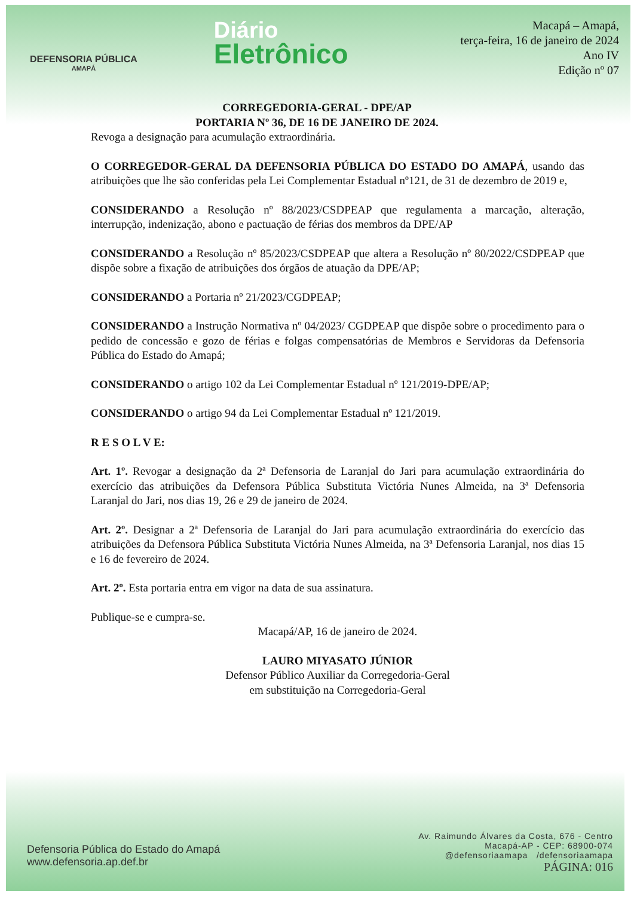DEFENSORIA PÚBLICA
AMAPÁ
Diário
Eletrônico
Macapá – Amapá,
terça-feira, 16 de janeiro de 2024
Ano IV
Edição nº 07
CORREGEDORIA-GERAL - DPE/AP
PORTARIA Nº 36, DE 16 DE JANEIRO DE 2024.
Revoga a designação para acumulação extraordinária.
O CORREGEDOR-GERAL DA DEFENSORIA PÚBLICA DO ESTADO DO AMAPÁ, usando das atribuições que lhe são conferidas pela Lei Complementar Estadual nº121, de 31 de dezembro de 2019 e,
CONSIDERANDO a Resolução nº 88/2023/CSDPEAP que regulamenta a marcação, alteração, interrupção, indenização, abono e pactuação de férias dos membros da DPE/AP
CONSIDERANDO a Resolução nº 85/2023/CSDPEAP que altera a Resolução nº 80/2022/CSDPEAP que dispõe sobre a fixação de atribuições dos órgãos de atuação da DPE/AP;
CONSIDERANDO a Portaria nº 21/2023/CGDPEAP;
CONSIDERANDO a Instrução Normativa nº 04/2023/ CGDPEAP que dispõe sobre o procedimento para o pedido de concessão e gozo de férias e folgas compensatórias de Membros e Servidoras da Defensoria Pública do Estado do Amapá;
CONSIDERANDO o artigo 102 da Lei Complementar Estadual nº 121/2019-DPE/AP;
CONSIDERANDO o artigo 94 da Lei Complementar Estadual nº 121/2019.
R E S O L V E:
Art. 1º. Revogar a designação da 2ª Defensoria de Laranjal do Jari para acumulação extraordinária do exercício das atribuições da Defensora Pública Substituta Victória Nunes Almeida, na 3ª Defensoria Laranjal do Jari, nos dias 19, 26 e 29 de janeiro de 2024.
Art. 2º. Designar a 2ª Defensoria de Laranjal do Jari para acumulação extraordinária do exercício das atribuições da Defensora Pública Substituta Victória Nunes Almeida, na 3ª Defensoria Laranjal, nos dias 15 e 16 de fevereiro de 2024.
Art. 2º. Esta portaria entra em vigor na data de sua assinatura.
Publique-se e cumpra-se.
Macapá/AP, 16 de janeiro de 2024.
LAURO MIYASATO JÚNIOR
Defensor Público Auxiliar da Corregedoria-Geral
em substituição na Corregedoria-Geral
Defensoria Pública do Estado do Amapá
www.defensoria.ap.def.br
Av. Raimundo Álvares da Costa, 676 - Centro
Macapá-AP - CEP: 68900-074
@defensoriaamapa /defensoriaamapa
PÁGINA: 016